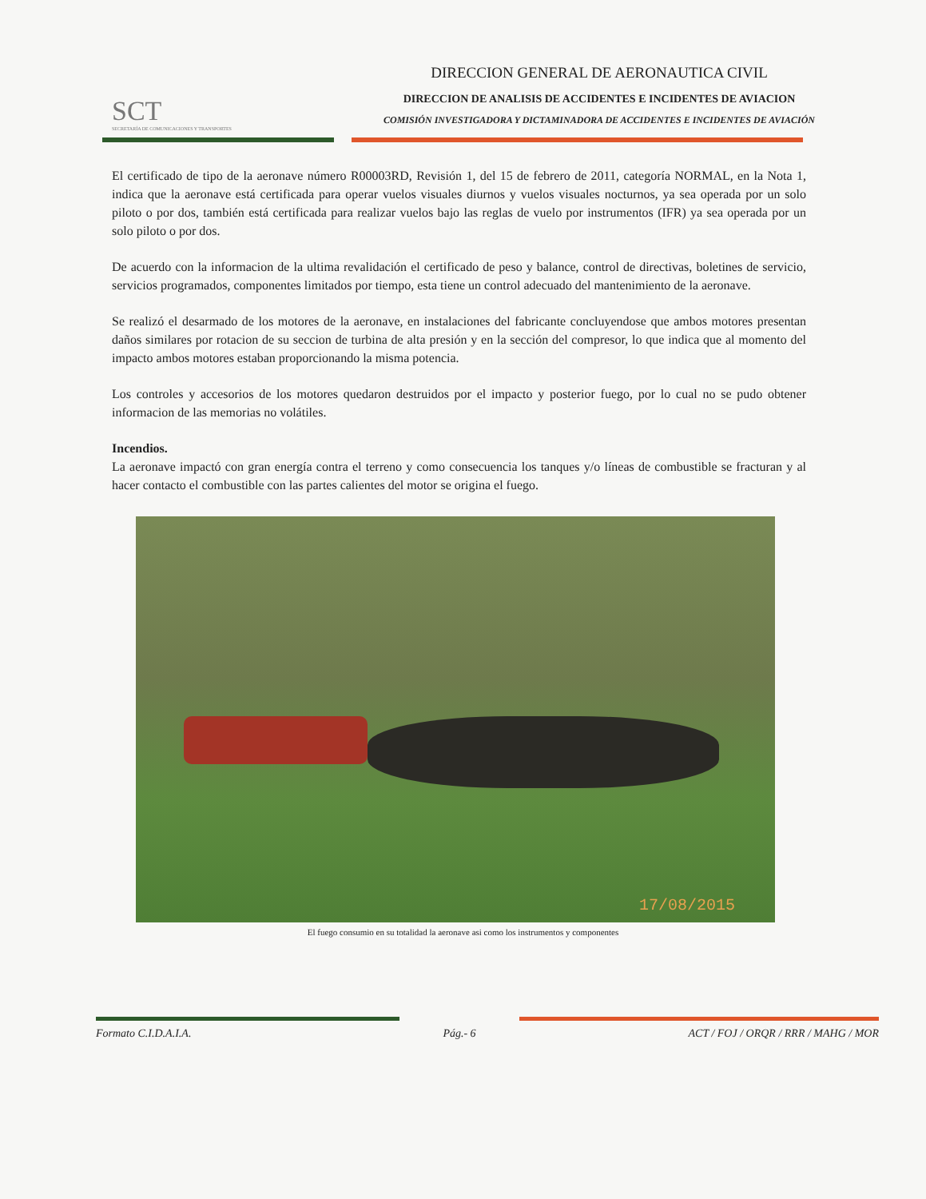SCT
SECRETARÍA DE COMUNICACIONES Y TRANSPORTES
DIRECCION GENERAL DE AERONAUTICA CIVIL
DIRECCION DE ANALISIS DE ACCIDENTES E INCIDENTES DE AVIACION
COMISIÓN INVESTIGADORA Y DICTAMINADORA DE ACCIDENTES E INCIDENTES DE AVIACIÓN
El certificado de tipo de la aeronave número R00003RD, Revisión 1, del 15 de febrero de 2011, categoría NORMAL, en la Nota 1, indica que la aeronave está certificada para operar vuelos visuales diurnos y vuelos visuales nocturnos, ya sea operada por un solo piloto o por dos, también está certificada para realizar vuelos bajo las reglas de vuelo por instrumentos (IFR) ya sea operada por un solo piloto o por dos.
De acuerdo con la informacion de la ultima revalidación el certificado de peso y balance, control de directivas, boletines de servicio, servicios programados, componentes limitados por tiempo, esta tiene un control adecuado del mantenimiento de la aeronave.
Se realizó el desarmado de los motores de la aeronave, en instalaciones del fabricante concluyendose que ambos motores presentan daños similares por rotacion de su seccion de turbina de alta presión y en la sección del compresor, lo que indica que al momento del impacto ambos motores estaban proporcionando la misma potencia.
Los controles y accesorios de los motores quedaron destruidos por el impacto y posterior fuego, por lo cual no se pudo obtener informacion de las memorias no volátiles.
Incendios.
La aeronave impactó con gran energía contra el terreno y como consecuencia los tanques y/o líneas de combustible se fracturan y al hacer contacto el combustible con las partes calientes del motor se origina el fuego.
17/08/2015
El fuego consumio en su totalidad la aeronave asi como los instrumentos y componentes
Formato C.I.D.A.I.A.
Pág.- 6
ACT / FOJ / ORQR / RRR / MAHG / MOR